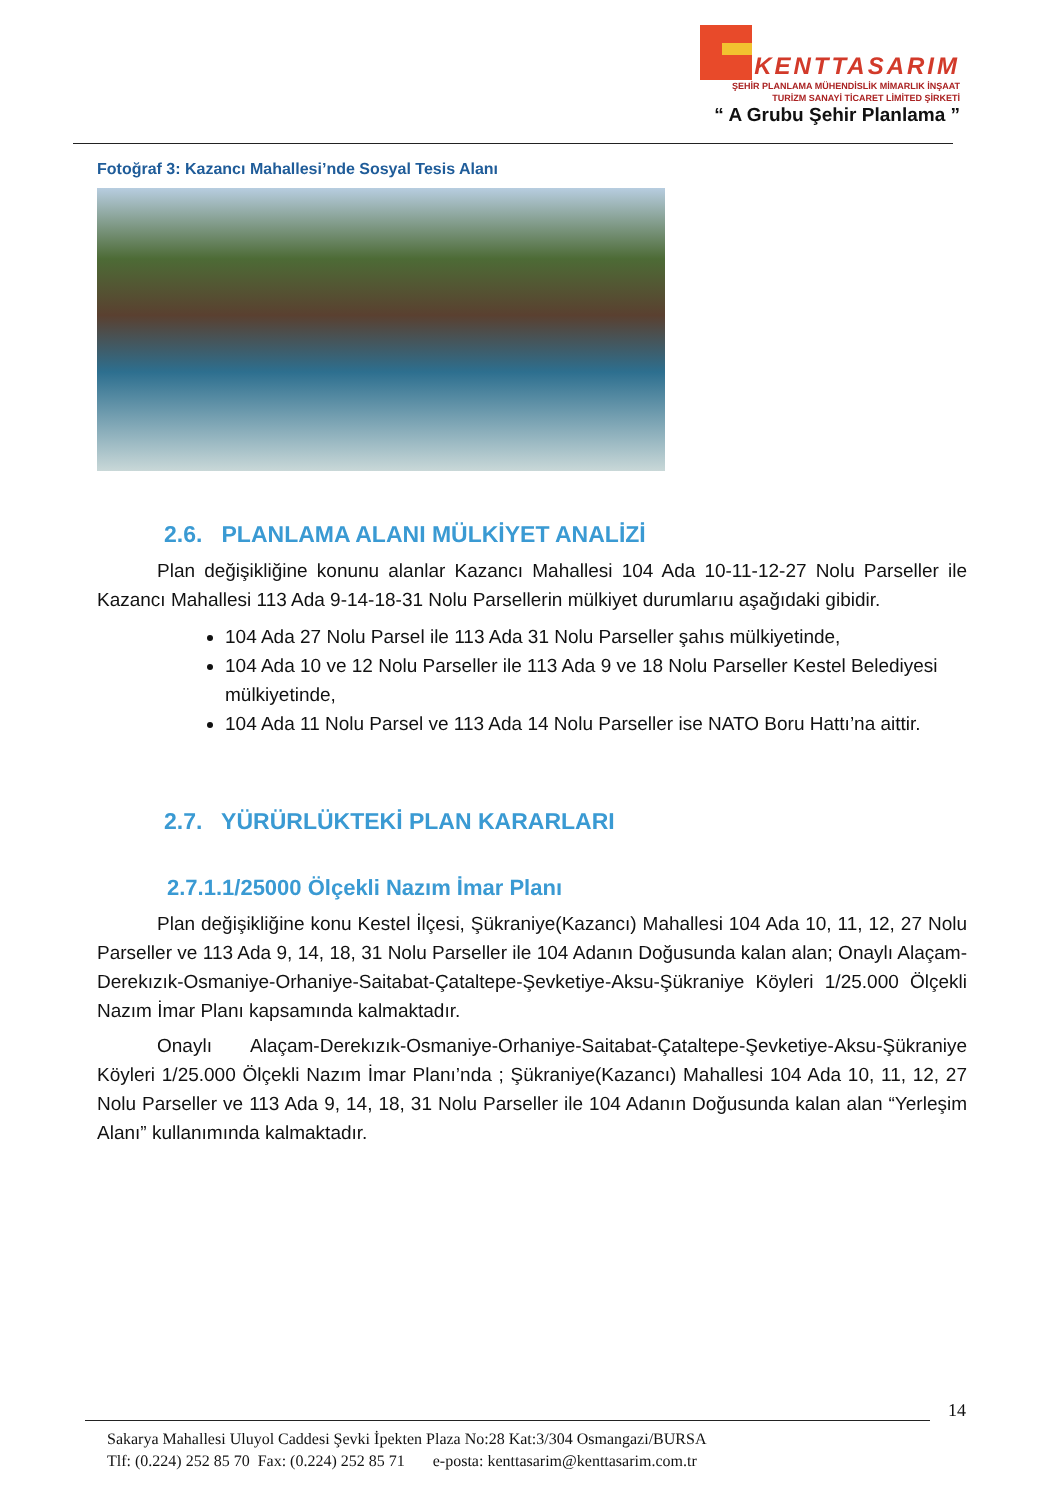KENTTASARIM
ŞEHİR PLANLAMA MÜHENDİSLİK MİMARLIK İNŞAAT
TURİZM SANAYİ TİCARET LİMİTED ŞİRKETİ
“ A Grubu Şehir Planlama ”
Fotoğraf 3: Kazancı Mahallesi’nde Sosyal Tesis Alanı
2.6. PLANLAMA ALANI MÜLKİYET ANALİZİ
Plan değişikliğine konunu alanlar Kazancı Mahallesi 104 Ada 10-11-12-27 Nolu Parseller ile Kazancı Mahallesi 113 Ada 9-14-18-31 Nolu Parsellerin mülkiyet durumlarıu aşağıdaki gibidir.
104 Ada 27 Nolu Parsel ile 113 Ada 31 Nolu Parseller şahıs mülkiyetinde,
104 Ada 10 ve 12 Nolu Parseller ile 113 Ada 9 ve 18 Nolu Parseller Kestel Belediyesi mülkiyetinde,
104 Ada 11 Nolu Parsel ve 113 Ada 14 Nolu Parseller ise NATO Boru Hattı’na aittir.
2.7. YÜRÜRLÜKTEKİ PLAN KARARLARI
2.7.1.1/25000 Ölçekli Nazım İmar Planı
Plan değişikliğine konu Kestel İlçesi, Şükraniye(Kazancı) Mahallesi 104 Ada 10, 11, 12, 27 Nolu Parseller ve 113 Ada 9, 14, 18, 31 Nolu Parseller ile 104 Adanın Doğusunda kalan alan; Onaylı Alaçam-Derekızık-Osmaniye-Orhaniye-Saitabat-Çataltepe-Şevketiye-Aksu-Şükraniye Köyleri 1/25.000 Ölçekli Nazım İmar Planı kapsamında kalmaktadır.
Onaylı Alaçam-Derekızık-Osmaniye-Orhaniye-Saitabat-Çataltepe-Şevketiye-Aksu-Şükraniye Köyleri 1/25.000 Ölçekli Nazım İmar Planı’nda ; Şükraniye(Kazancı) Mahallesi 104 Ada 10, 11, 12, 27 Nolu Parseller ve 113 Ada 9, 14, 18, 31 Nolu Parseller ile 104 Adanın Doğusunda kalan alan “Yerleşim Alanı” kullanımında kalmaktadır.
14
Sakarya Mahallesi Uluyol Caddesi Şevki İpekten Plaza No:28 Kat:3/304 Osmangazi/BURSA
Tlf: (0.224) 252 85 70 Fax: (0.224) 252 85 71 e-posta: kenttasarim@kenttasarim.com.tr